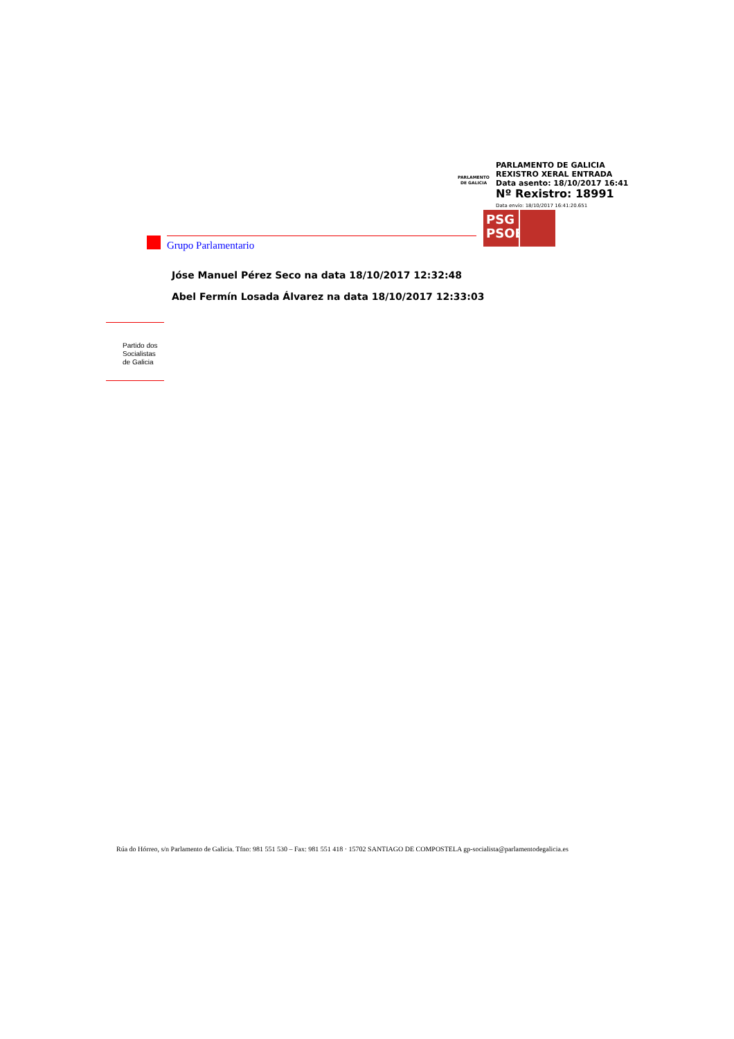PARLAMENTO DE GALICIA
PARLAMENTO DE GALICIA
REXISTRO XERAL ENTRADA
Data asento: 18/10/2017 16:41
Nº Rexistro: 18991
Data envío: 18/10/2017 16:41:20.651
PSG PSOE
Grupo Parlamentario
Jóse Manuel Pérez Seco na data 18/10/2017 12:32:48
Abel Fermín Losada Álvarez na data 18/10/2017 12:33:03
Partido dos
Socialistas
de Galicia
Rúa do Hórreo, s/n Parlamento de Galicia. Tfno: 981 551 530 – Fax: 981 551 418 · 15702 SANTIAGO DE COMPOSTELA gp-socialista@parlamentodegalicia.es